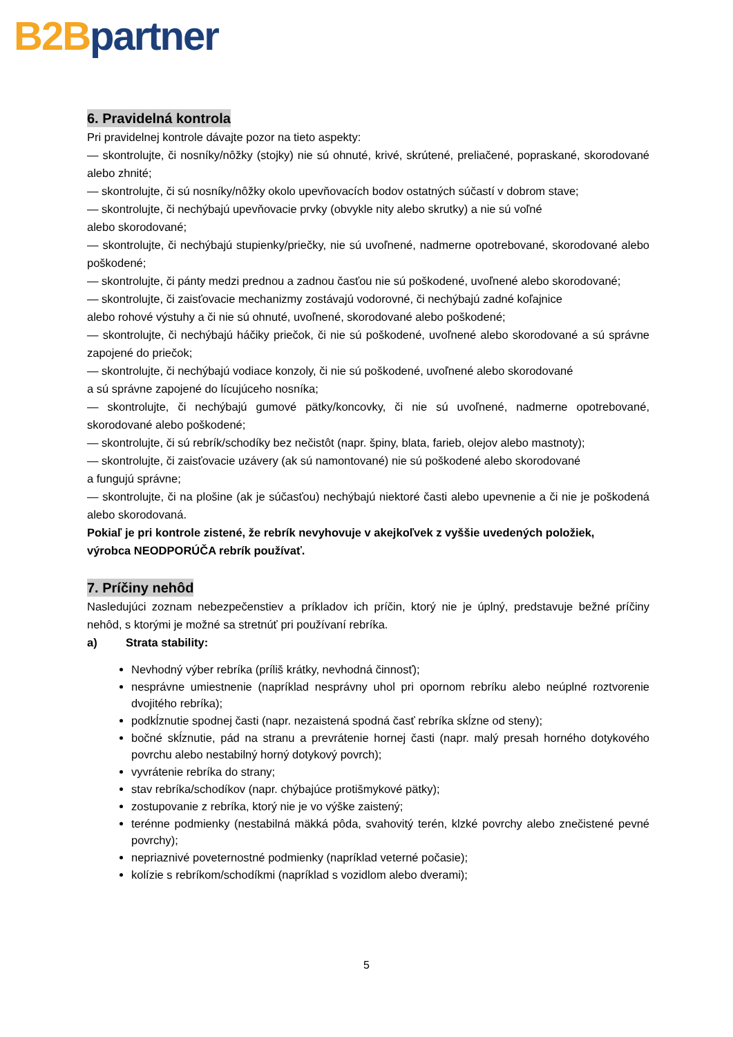B2B partner
6. Pravidelná kontrola
Pri pravidelnej kontrole dávajte pozor na tieto aspekty:
— skontrolujte, či nosníky/nôžky (stojky) nie sú ohnuté, krivé, skrútené, preliačené, popraskané, skorodované alebo zhnité;
— skontrolujte, či sú nosníky/nôžky okolo upevňovacích bodov ostatných súčastí v dobrom stave;
— skontrolujte, či nechýbajú upevňovacie prvky (obvykle nity alebo skrutky) a nie sú voľné
alebo skorodované;
— skontrolujte, či nechýbajú stupienky/priečky, nie sú uvoľnené, nadmerne opotrebované, skorodované alebo poškodené;
— skontrolujte, či pánty medzi prednou a zadnou časťou nie sú poškodené, uvoľnené alebo skorodované;
— skontrolujte, či zaisťovacie mechanizmy zostávajú vodorovné, či nechýbajú zadné koľajnice
alebo rohové výstuhy a či nie sú ohnuté, uvoľnené, skorodované alebo poškodené;
— skontrolujte, či nechýbajú háčiky priečok, či nie sú poškodené, uvoľnené alebo skorodované a sú správne zapojené do priečok;
— skontrolujte, či nechýbajú vodiace konzoly, či nie sú poškodené, uvoľnené alebo skorodované
a sú správne zapojené do lícujúceho nosníka;
— skontrolujte, či nechýbajú gumové pätky/koncovky, či nie sú uvoľnené, nadmerne opotrebované, skorodované alebo poškodené;
— skontrolujte, či sú rebrík/schodíky bez nečistôt (napr. špiny, blata, farieb, olejov alebo mastnoty);
— skontrolujte, či zaisťovacie uzávery (ak sú namontované) nie sú poškodené alebo skorodované
a fungujú správne;
— skontrolujte, či na plošine (ak je súčasťou) nechýbajú niektoré časti alebo upevnenie a či nie je poškodená alebo skorodovaná.
Pokiaľ je pri kontrole zistené, že rebrík nevyhovuje v akejkoľvek z vyššie uvedených položiek,
výrobca NEODPORÚČA rebrík používať.
7. Príčiny nehôd
Nasledujúci zoznam nebezpečenstiev a príkladov ich príčin, ktorý nie je úplný, predstavuje bežné príčiny nehôd, s ktorými je možné sa stretnúť pri používaní rebríka.
a) Strata stability:
Nevhodný výber rebríka (príliš krátky, nevhodná činnosť);
nesprávne umiestnenie (napríklad nesprávny uhol pri opornom rebríku alebo neúplné roztvorenie dvojitého rebríka);
podkĺznutie spodnej časti (napr. nezaistená spodná časť rebríka skĺzne od steny);
bočné skĺznutie, pád na stranu a prevrátenie hornej časti (napr. malý presah horného dotykového povrchu alebo nestabilný horný dotykový povrch);
vyvrátenie rebríka do strany;
stav rebríka/schodíkov (napr. chýbajúce protišmykové pätky);
zostupovanie z rebríka, ktorý nie je vo výške zaistený;
terénne podmienky (nestabilná mäkká pôda, svahovitý terén, klzké povrchy alebo znečistené pevné povrchy);
nepriaznivé poveternostné podmienky (napríklad veterné počasie);
kolízie s rebríkom/schodíkmi (napríklad s vozidlom alebo dverami);
5